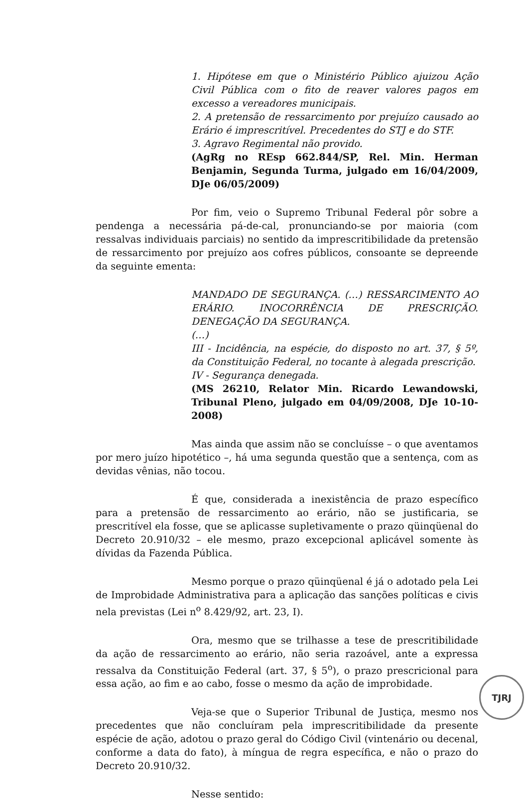1. Hipótese em que o Ministério Público ajuizou Ação Civil Pública com o fito de reaver valores pagos em excesso a vereadores municipais.
2. A pretensão de ressarcimento por prejuízo causado ao Erário é imprescritível. Precedentes do STJ e do STF.
3. Agravo Regimental não provido.
(AgRg no REsp 662.844/SP, Rel. Min. Herman Benjamin, Segunda Turma, julgado em 16/04/2009, DJe 06/05/2009)
Por fim, veio o Supremo Tribunal Federal pôr sobre a pendenga a necessária pá-de-cal, pronunciando-se por maioria (com ressalvas individuais parciais) no sentido da imprescritibilidade da pretensão de ressarcimento por prejuízo aos cofres públicos, consoante se depreende da seguinte ementa:
MANDADO DE SEGURANÇA. (…) RESSARCIMENTO AO ERÁRIO. INOCORRÊNCIA DE PRESCRIÇÃO. DENEGAÇÃO DA SEGURANÇA.
(…)
III - Incidência, na espécie, do disposto no art. 37, § 5º, da Constituição Federal, no tocante à alegada prescrição.
IV - Segurança denegada.
(MS 26210, Relator Min. Ricardo Lewandowski, Tribunal Pleno, julgado em 04/09/2008, DJe 10-10-2008)
Mas ainda que assim não se concluísse – o que aventamos por mero juízo hipotético –, há uma segunda questão que a sentença, com as devidas vênias, não tocou.
É que, considerada a inexistência de prazo específico para a pretensão de ressarcimento ao erário, não se justificaria, se prescritível ela fosse, que se aplicasse supletivamente o prazo qüinqüenal do Decreto 20.910/32 – ele mesmo, prazo excepcional aplicável somente às dívidas da Fazenda Pública.
Mesmo porque o prazo qüinqüenal é já o adotado pela Lei de Improbidade Administrativa para a aplicação das sanções políticas e civis nela previstas (Lei n<sup>o</sup> 8.429/92, art. 23, I).
Ora, mesmo que se trilhasse a tese de prescritibilidade da ação de ressarcimento ao erário, não seria razoável, ante a expressa ressalva da Constituição Federal (art. 37, § 5<sup>o</sup>), o prazo prescricional para essa ação, ao fim e ao cabo, fosse o mesmo da ação de improbidade.
Veja-se que o Superior Tribunal de Justiça, mesmo nos precedentes que não concluíram pela imprescritibilidade da presente espécie de ação, adotou o prazo geral do Código Civil (vintenário ou decenal, conforme a data do fato), à míngua de regra específica, e não o prazo do Decreto 20.910/32.
Nesse sentido:
TJRJ